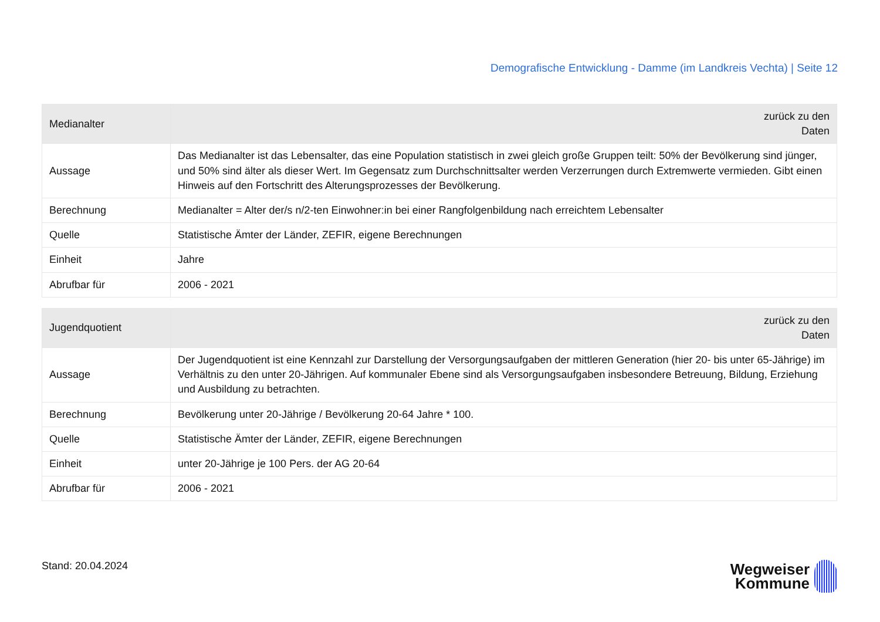Demografische Entwicklung - Damme (im Landkreis Vechta) | Seite 12
| Medianalter | zurück zu den Daten |
| --- | --- |
| Aussage | Das Medianalter ist das Lebensalter, das eine Population statistisch in zwei gleich große Gruppen teilt: 50% der Bevölkerung sind jünger, und 50% sind älter als dieser Wert. Im Gegensatz zum Durchschnittsalter werden Verzerrungen durch Extremwerte vermieden. Gibt einen Hinweis auf den Fortschritt des Alterungsprozesses der Bevölkerung. |
| Berechnung | Medianalter = Alter der/s n/2-ten Einwohner:in bei einer Rangfolgenbildung nach erreichtem Lebensalter |
| Quelle | Statistische Ämter der Länder, ZEFIR, eigene Berechnungen |
| Einheit | Jahre |
| Abrufbar für | 2006 - 2021 |
| Jugendquotient | zurück zu den Daten |
| --- | --- |
| Aussage | Der Jugendquotient ist eine Kennzahl zur Darstellung der Versorgungsaufgaben der mittleren Generation (hier 20- bis unter 65-Jährige) im Verhältnis zu den unter 20-Jährigen. Auf kommunaler Ebene sind als Versorgungsaufgaben insbesondere Betreuung, Bildung, Erziehung und Ausbildung zu betrachten. |
| Berechnung | Bevölkerung unter 20-Jährige / Bevölkerung 20-64 Jahre * 100. |
| Quelle | Statistische Ämter der Länder, ZEFIR, eigene Berechnungen |
| Einheit | unter 20-Jährige je 100 Pers. der AG 20-64 |
| Abrufbar für | 2006 - 2021 |
Stand: 20.04.2024
Wegweiser
Kommune